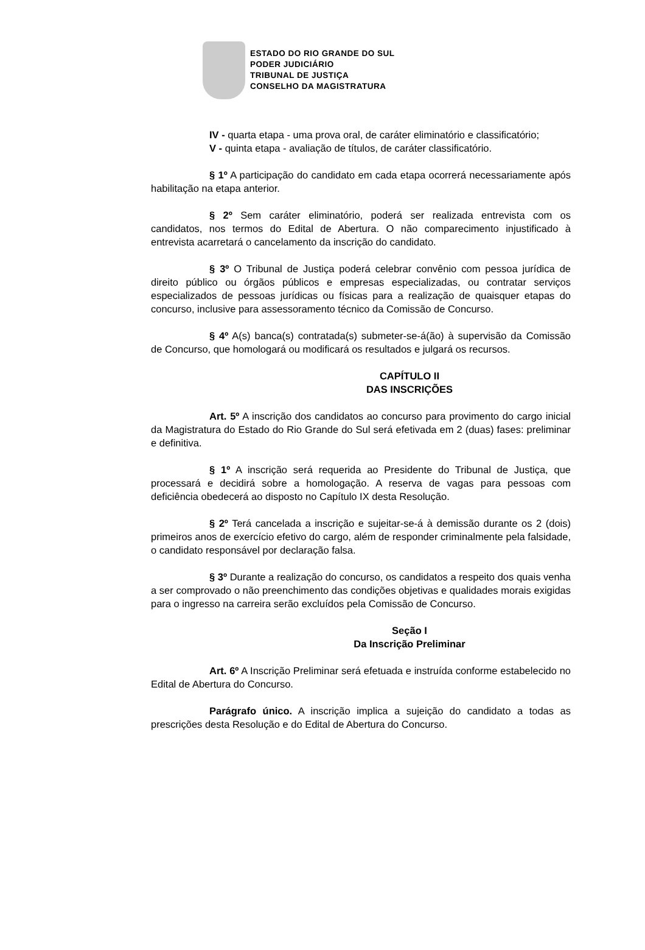ESTADO DO RIO GRANDE DO SUL
PODER JUDICIÁRIO
TRIBUNAL DE JUSTIÇA
CONSELHO DA MAGISTRATURA
IV - quarta etapa - uma prova oral, de caráter eliminatório e classificatório;
V - quinta etapa - avaliação de títulos, de caráter classificatório.
§ 1º A participação do candidato em cada etapa ocorrerá necessariamente após habilitação na etapa anterior.
§ 2º Sem caráter eliminatório, poderá ser realizada entrevista com os candidatos, nos termos do Edital de Abertura. O não comparecimento injustificado à entrevista acarretará o cancelamento da inscrição do candidato.
§ 3º O Tribunal de Justiça poderá celebrar convênio com pessoa jurídica de direito público ou órgãos públicos e empresas especializadas, ou contratar serviços especializados de pessoas jurídicas ou físicas para a realização de quaisquer etapas do concurso, inclusive para assessoramento técnico da Comissão de Concurso.
§ 4º A(s) banca(s) contratada(s) submeter-se-á(ão) à supervisão da Comissão de Concurso, que homologará ou modificará os resultados e julgará os recursos.
CAPÍTULO II
DAS INSCRIÇÕES
Art. 5º A inscrição dos candidatos ao concurso para provimento do cargo inicial da Magistratura do Estado do Rio Grande do Sul será efetivada em 2 (duas) fases: preliminar e definitiva.
§ 1º A inscrição será requerida ao Presidente do Tribunal de Justiça, que processará e decidirá sobre a homologação. A reserva de vagas para pessoas com deficiência obedecerá ao disposto no Capítulo IX desta Resolução.
§ 2º Terá cancelada a inscrição e sujeitar-se-á à demissão durante os 2 (dois) primeiros anos de exercício efetivo do cargo, além de responder criminalmente pela falsidade, o candidato responsável por declaração falsa.
§ 3º Durante a realização do concurso, os candidatos a respeito dos quais venha a ser comprovado o não preenchimento das condições objetivas e qualidades morais exigidas para o ingresso na carreira serão excluídos pela Comissão de Concurso.
Seção I
Da Inscrição Preliminar
Art. 6º A Inscrição Preliminar será efetuada e instruída conforme estabelecido no Edital de Abertura do Concurso.
Parágrafo único. A inscrição implica a sujeição do candidato a todas as prescrições desta Resolução e do Edital de Abertura do Concurso.